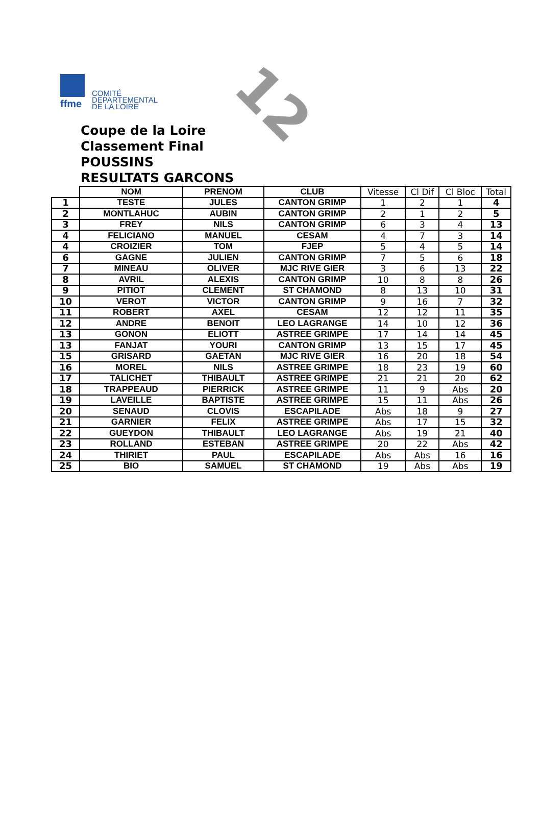ffme
COMITÉ
DEPARTEMENTAL
DE LA LOIRE
12
Coupe de la Loire
Classement Final
POUSSINS
RESULTATS GARCONS
| | NOM | PRENOM | CLUB | Vitesse | Cl Dif | Cl Bloc | Total |
| --- | --- | --- | --- | --- | --- | --- | --- |
| 1 | TESTE | JULES | CANTON GRIMP | 1 | 2 | 1 | 4 |
| 2 | MONTLAHUC | AUBIN | CANTON GRIMP | 2 | 1 | 2 | 5 |
| 3 | FREY | NILS | CANTON GRIMP | 6 | 3 | 4 | 13 |
| 4 | FELICIANO | MANUEL | CESAM | 4 | 7 | 3 | 14 |
| 4 | CROIZIER | TOM | FJEP | 5 | 4 | 5 | 14 |
| 6 | GAGNE | JULIEN | CANTON GRIMP | 7 | 5 | 6 | 18 |
| 7 | MINEAU | OLIVER | MJC RIVE GIER | 3 | 6 | 13 | 22 |
| 8 | AVRIL | ALEXIS | CANTON GRIMP | 10 | 8 | 8 | 26 |
| 9 | PITIOT | CLEMENT | ST CHAMOND | 8 | 13 | 10 | 31 |
| 10 | VEROT | VICTOR | CANTON GRIMP | 9 | 16 | 7 | 32 |
| 11 | ROBERT | AXEL | CESAM | 12 | 12 | 11 | 35 |
| 12 | ANDRE | BENOIT | LEO LAGRANGE | 14 | 10 | 12 | 36 |
| 13 | GONON | ELIOTT | ASTREE GRIMPE | 17 | 14 | 14 | 45 |
| 13 | FANJAT | YOURI | CANTON GRIMP | 13 | 15 | 17 | 45 |
| 15 | GRISARD | GAETAN | MJC RIVE GIER | 16 | 20 | 18 | 54 |
| 16 | MOREL | NILS | ASTREE GRIMPE | 18 | 23 | 19 | 60 |
| 17 | TALICHET | THIBAULT | ASTREE GRIMPE | 21 | 21 | 20 | 62 |
| 18 | TRAPPEAUD | PIERRICK | ASTREE GRIMPE | 11 | 9 | Abs | 20 |
| 19 | LAVEILLE | BAPTISTE | ASTREE GRIMPE | 15 | 11 | Abs | 26 |
| 20 | SENAUD | CLOVIS | ESCAPILADE | Abs | 18 | 9 | 27 |
| 21 | GARNIER | FELIX | ASTREE GRIMPE | Abs | 17 | 15 | 32 |
| 22 | GUEYDON | THIBAULT | LEO LAGRANGE | Abs | 19 | 21 | 40 |
| 23 | ROLLAND | ESTEBAN | ASTREE GRIMPE | 20 | 22 | Abs | 42 |
| 24 | THIRIET | PAUL | ESCAPILADE | Abs | Abs | 16 | 16 |
| 25 | BIO | SAMUEL | ST CHAMOND | 19 | Abs | Abs | 19 |